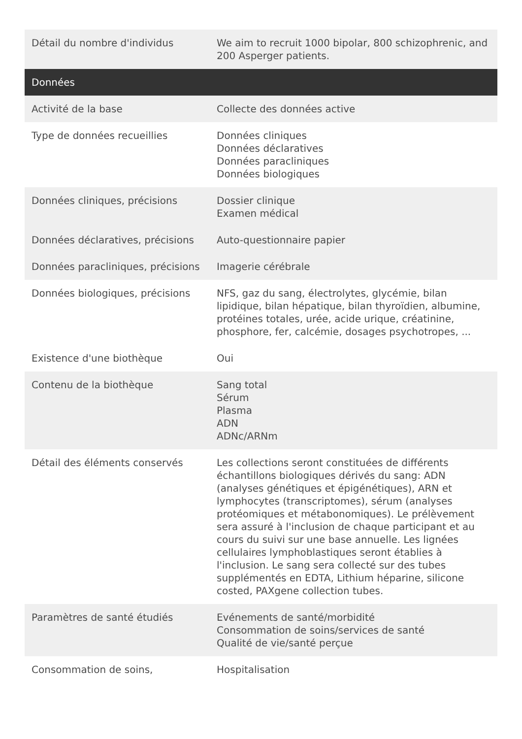| Détail du nombre d'individus | We aim to recruit 1000 bipolar, 800 schizophrenic, and 200 Asperger patients. |
| Données | |
| Activité de la base | Collecte des données active |
| Type de données recueillies | Données cliniques Données déclaratives Données paracliniques Données biologiques |
| Données cliniques, précisions | Dossier clinique Examen médical |
| Données déclaratives, précisions | Auto-questionnaire papier |
| Données paracliniques, précisions | Imagerie cérébrale |
| Données biologiques, précisions | NFS, gaz du sang, électrolytes, glycémie, bilan lipidique, bilan hépatique, bilan thyroïdien, albumine, protéines totales, urée, acide urique, créatinine, phosphore, fer, calcémie, dosages psychotropes, ... |
| Existence d'une biothèque | Oui |
| Contenu de la biothèque | Sang total Sérum Plasma ADN ADNc/ARNm |
| Détail des éléments conservés | Les collections seront constituées de différents échantillons biologiques dérivés du sang: ADN (analyses génétiques et épigénétiques), ARN et lymphocytes (transcriptomes), sérum (analyses protéomiques et métabonomiques). Le prélèvement sera assuré à l'inclusion de chaque participant et au cours du suivi sur une base annuelle. Les lignées cellulaires lymphoblastiques seront établies à l'inclusion. Le sang sera collecté sur des tubes supplémentés en EDTA, Lithium héparine, silicone costed, PAXgene collection tubes. |
| Paramètres de santé étudiés | Evénements de santé/morbidité Consommation de soins/services de santé Qualité de vie/santé perçue |
| Consommation de soins, | Hospitalisation |